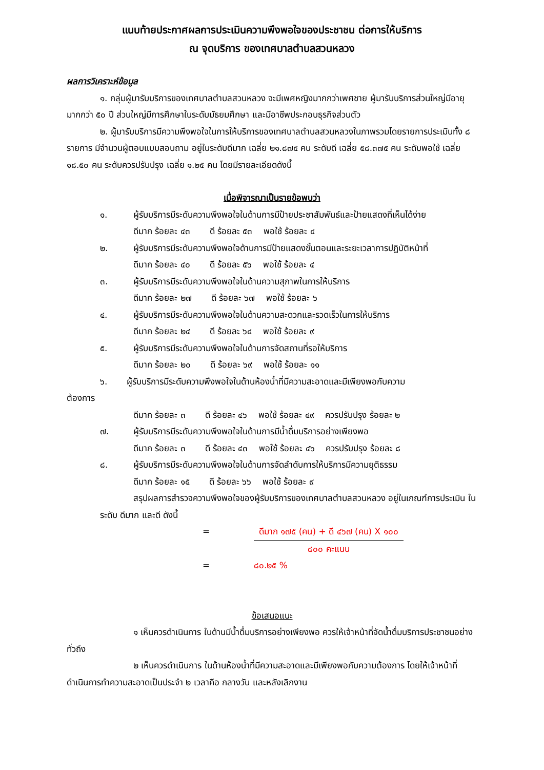แนบท้ายประกาศผลการประเมินความพึงพอใจของประชาชน ต่อการให้บริการ
ณ จุดบริการ ของเทศบาลตำบลสวนหลวง
ผลการวิเคราะห์ข้อมูล
๑. กลุ่มผู้มารับบริการของเทศบาลตำบลสวนหลวง จะมีเพศหญิงมากกว่าเพศชาย ผู้มารับบริการส่วนใหญ่มีอายุมากกว่า ๕๐ ปี ส่วนใหญ่มีการศึกษาในระดับมัธยมศึกษา และมีอาชีพประกอบธุรกิจส่วนตัว
๒. ผู้มารับบริการมีความพึงพอใจในการให้บริการของเทศบาลตำบลสวนหลวงในภาพรวมโดยรายการประเมินทั้ง ๘ รายการ มีจำนวนผู้ตอบแบบสอบถาม อยู่ในระดับดีมาก เฉลี่ย ๒๑.๘๗๕ คน ระดับดี เฉลี่ย ๕๘.๓๗๕ คน ระดับพอใช้ เฉลี่ย ๑๘.๕๐ คน ระดับควรปรับปรุง เฉลี่ย ๑.๒๕ คน โดยมีรายละเอียดดังนี้
เมื่อพิจารณาเป็นรายข้อพบว่า
๑. ผู้รับบริการมีระดับความพึงพอใจในด้านการมีป้ายประชาสัมพันธ์และป้ายแสดงที่เห็นได้ง่าย
ดีมาก ร้อยละ ๔๓ ดี ร้อยละ ๕๓ พอใช้ ร้อยละ ๔
๒. ผู้รับบริการมีระดับความพึงพอใจด้านการมีป้ายแสดงขั้นตอนและระยะเวลาการปฏิบัติหน้าที่
ดีมาก ร้อยละ ๔๐ ดี ร้อยละ ๕๖ พอใช้ ร้อยละ ๔
๓. ผู้รับบริการมีระดับความพึงพอใจในด้านความสุภาพในการให้บริการ
ดีมาก ร้อยละ ๒๗ ดี ร้อยละ ๖๗ พอใช้ ร้อยละ ๖
๔. ผู้รับบริการมีระดับความพึงพอใจในด้านความสะดวกและรวดเร็วในการให้บริการ
ดีมาก ร้อยละ ๒๔ ดี ร้อยละ ๖๔ พอใช้ ร้อยละ ๙
๕. ผู้รับบริการมีระดับความพึงพอใจในด้านการจัดสถานที่รอให้บริการ
ดีมาก ร้อยละ ๒๐ ดี ร้อยละ ๖๙ พอใช้ ร้อยละ ๑๑
๖. ผู้รับบริการมีระดับความพึงพอใจในด้านห้องน้ำที่มีความสะอาดและมีเพียงพอกับความ
ต้องการ
ดีมาก ร้อยละ ๓ ดี ร้อยละ ๔๖ พอใช้ ร้อยละ ๔๙ ควรปรับปรุง ร้อยละ ๒
๗. ผู้รับบริการมีระดับความพึงพอใจในด้านการมีน้ำดื่มบริการอย่างเพียงพอ
ดีมาก ร้อยละ ๓ ดี ร้อยละ ๔๓ พอใช้ ร้อยละ ๔๖ ควรปรับปรุง ร้อยละ ๘
๘. ผู้รับบริการมีระดับความพึงพอใจในด้านการจัดลำดับการให้บริการมีความยุติธรรม
ดีมาก ร้อยละ ๑๕ ดี ร้อยละ ๖๖ พอใช้ ร้อยละ ๙
สรุปผลการสำรวจความพึงพอใจของผู้รับบริการของเทศบาลตำบลสวนหลวง อยู่ในเกณฑ์การประเมิน ในระดับ ดีมาก และดี ดังนี้
= ดีมาก ๑๗๕ (คน) + ดี ๔๖๗ (คน) X ๑๐๐
๘๐๐ คะแนน
= ๘๐.๒๕ %
ข้อเสนอแนะ
๑ เห็นควรดำเนินการ ในด้านมีน้ำดื่มบริการอย่างเพียงพอ ควรให้เจ้าหน้าที่จัดน้ำดื่มบริการประชาชนอย่างทั่วถึง
๒ เห็นควรดำเนินการ ในด้านห้องน้ำที่มีความสะอาดและมีเพียงพอกับความต้องการ โดยให้เจ้าหน้าที่ดำเนินการทำความสะอาดเป็นประจำ ๒ เวลาคือ กลางวัน และหลังเลิกงาน